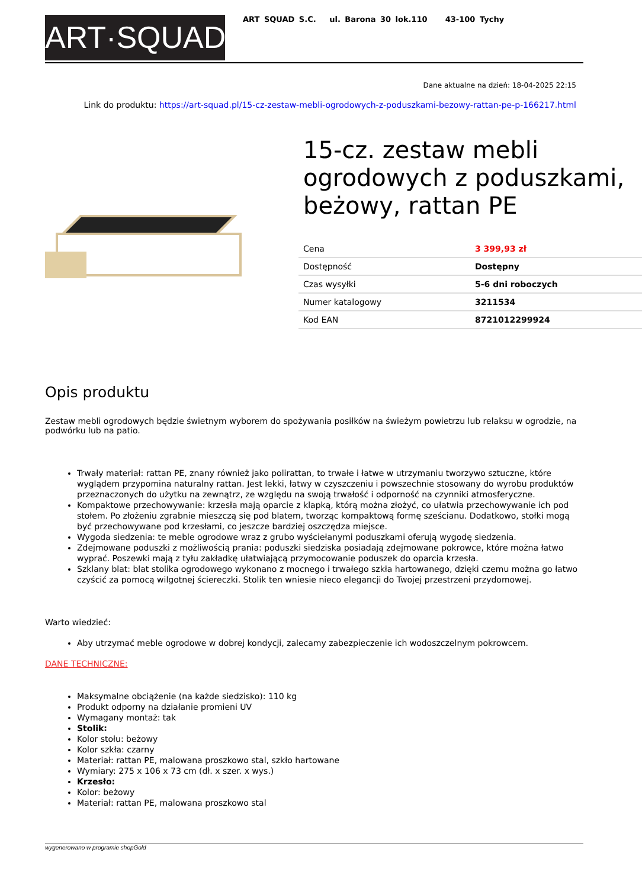ART·SQUAD
ART SQUAD S.C. ul. Barona 30 lok.110 43-100 Tychy
Dane aktualne na dzień: 18-04-2025 22:15
Link do produktu: https://art-squad.pl/15-cz-zestaw-mebli-ogrodowych-z-poduszkami-bezowy-rattan-pe-p-166217.html
15-cz. zestaw mebli ogrodowych z poduszkami, beżowy, rattan PE
| Cena | 3 399,93 zł |
| Dostępność | Dostępny |
| Czas wysyłki | 5-6 dni roboczych |
| Numer katalogowy | 3211534 |
| Kod EAN | 8721012299924 |
Opis produktu
Zestaw mebli ogrodowych będzie świetnym wyborem do spożywania posiłków na świeżym powietrzu lub relaksu w ogrodzie, na podwórku lub na patio.
Trwały materiał: rattan PE, znany również jako polirattan, to trwałe i łatwe w utrzymaniu tworzywo sztuczne, które wyglądem przypomina naturalny rattan. Jest lekki, łatwy w czyszczeniu i powszechnie stosowany do wyrobu produktów przeznaczonych do użytku na zewnątrz, ze względu na swoją trwałość i odporność na czynniki atmosferyczne.
Kompaktowe przechowywanie: krzesła mają oparcie z klapką, którą można złożyć, co ułatwia przechowywanie ich pod stołem. Po złożeniu zgrabnie mieszczą się pod blatem, tworząc kompaktową formę sześcianu. Dodatkowo, stołki mogą być przechowywane pod krzesłami, co jeszcze bardziej oszczędza miejsce.
Wygoda siedzenia: te meble ogrodowe wraz z grubo wyściełanymi poduszkami oferują wygodę siedzenia.
Zdejmowane poduszki z możliwością prania: poduszki siedziska posiadają zdejmowane pokrowce, które można łatwo wyprać. Poszewki mają z tyłu zakładkę ułatwiającą przymocowanie poduszek do oparcia krzesła.
Szklany blat: blat stolika ogrodowego wykonano z mocnego i trwałego szkła hartowanego, dzięki czemu można go łatwo czyścić za pomocą wilgotnej ściereczki. Stolik ten wniesie nieco elegancji do Twojej przestrzeni przydomowej.
Warto wiedzieć:
Aby utrzymać meble ogrodowe w dobrej kondycji, zalecamy zabezpieczenie ich wodoszczelnym pokrowcem.
DANE TECHNICZNE:
Maksymalne obciążenie (na każde siedzisko): 110 kg
Produkt odporny na działanie promieni UV
Wymagany montaż: tak
Stolik:
Kolor stołu: beżowy
Kolor szkła: czarny
Materiał: rattan PE, malowana proszkowo stal, szkło hartowane
Wymiary: 275 x 106 x 73 cm (dł. x szer. x wys.)
Krzesło:
Kolor: beżowy
Materiał: rattan PE, malowana proszkowo stal
wygenerowano w programie shopGold